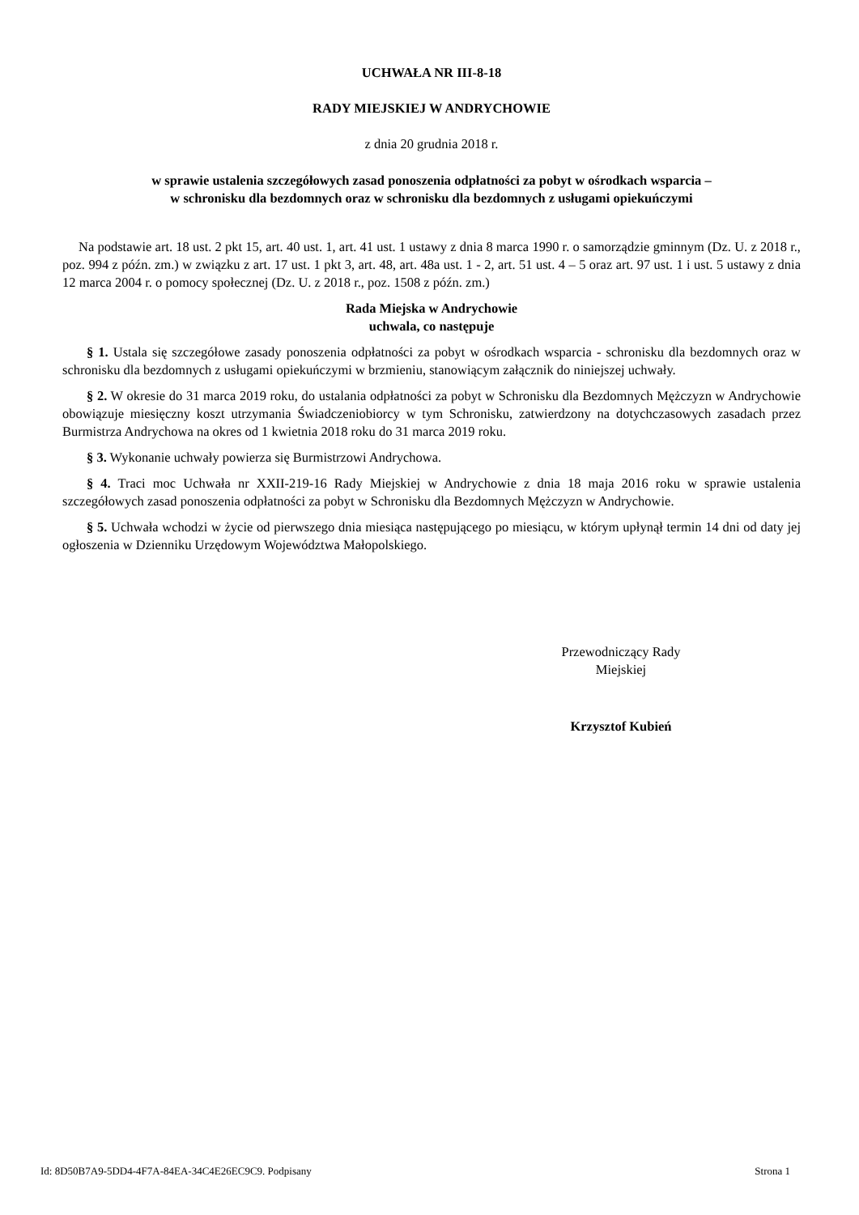UCHWAŁA NR III-8-18
RADY MIEJSKIEJ W ANDRYCHOWIE
z dnia 20 grudnia 2018 r.
w sprawie ustalenia szczegółowych zasad ponoszenia odpłatności za pobyt w ośrodkach wsparcia –
w schronisku dla bezdomnych oraz w schronisku dla bezdomnych z usługami opiekuńczymi
Na podstawie art. 18 ust. 2 pkt 15, art. 40 ust. 1, art. 41 ust. 1 ustawy z dnia 8 marca 1990 r. o samorządzie gminnym (Dz. U. z 2018 r., poz. 994 z późn. zm.) w związku z art. 17 ust. 1 pkt 3, art. 48, art. 48a ust. 1 - 2, art. 51 ust. 4 – 5 oraz art. 97 ust. 1 i ust. 5 ustawy z dnia 12 marca 2004 r. o pomocy społecznej (Dz. U. z 2018 r., poz. 1508 z późn. zm.)
Rada Miejska w Andrychowie
uchwala, co następuje
§ 1. Ustala się szczegółowe zasady ponoszenia odpłatności za pobyt w ośrodkach wsparcia - schronisku dla bezdomnych oraz w schronisku dla bezdomnych z usługami opiekuńczymi w brzmieniu, stanowiącym załącznik do niniejszej uchwały.
§ 2. W okresie do 31 marca 2019 roku, do ustalania odpłatności za pobyt w Schronisku dla Bezdomnych Mężczyzn w Andrychowie obowiązuje miesięczny koszt utrzymania Świadczeniobiorcy w tym Schronisku, zatwierdzony na dotychczasowych zasadach przez Burmistrza Andrychowa na okres od 1 kwietnia 2018 roku do 31 marca 2019 roku.
§ 3. Wykonanie uchwały powierza się Burmistrzowi Andrychowa.
§ 4. Traci moc Uchwała nr XXII-219-16 Rady Miejskiej w Andrychowie z dnia 18 maja 2016 roku w sprawie ustalenia szczegółowych zasad ponoszenia odpłatności za pobyt w Schronisku dla Bezdomnych Mężczyzn w Andrychowie.
§ 5. Uchwała wchodzi w życie od pierwszego dnia miesiąca następującego po miesiącu, w którym upłynął termin 14 dni od daty jej ogłoszenia w Dzienniku Urzędowym Województwa Małopolskiego.
Przewodniczący Rady
Miejskiej
Krzysztof Kubień
Id: 8D50B7A9-5DD4-4F7A-84EA-34C4E26EC9C9. Podpisany Strona 1